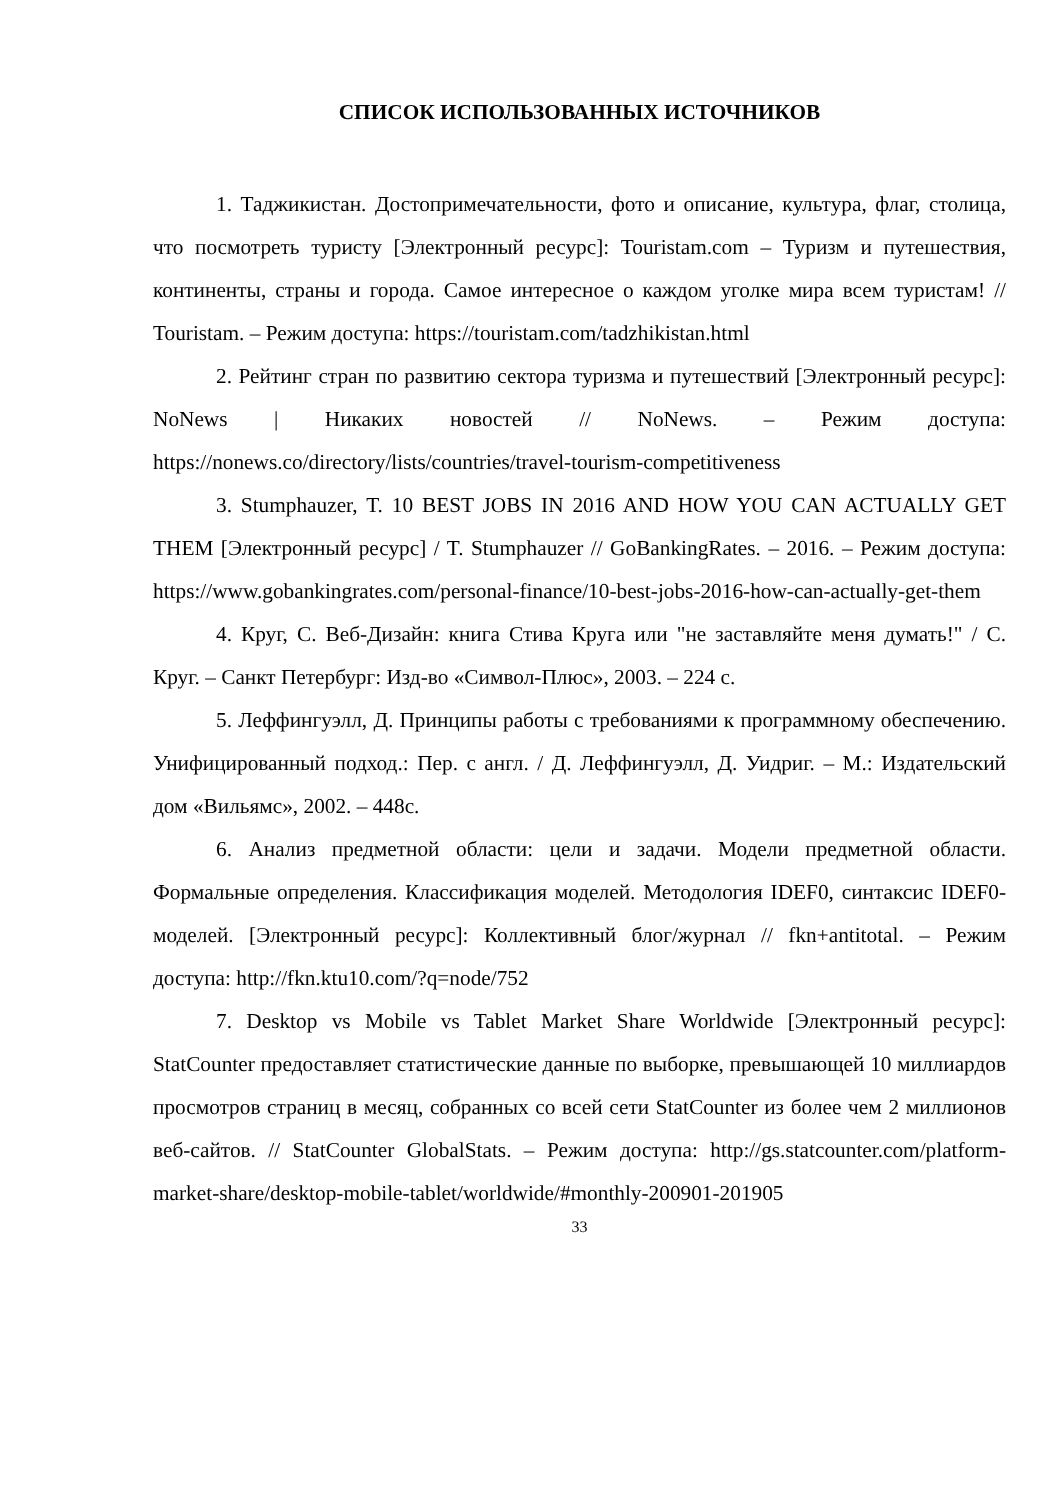СПИСОК ИСПОЛЬЗОВАННЫХ ИСТОЧНИКОВ
1. Таджикистан. Достопримечательности, фото и описание, культура, флаг, столица, что посмотреть туристу [Электронный ресурс]: Touristam.com – Туризм и путешествия, континенты, страны и города. Самое интересное о каждом уголке мира всем туристам! // Touristam. – Режим доступа: https://touristam.com/tadzhikistan.html
2. Рейтинг стран по развитию сектора туризма и путешествий [Электронный ресурс]: NoNews | Никаких новостей // NoNews. – Режим доступа: https://nonews.co/directory/lists/countries/travel-tourism-competitiveness
3. Stumphauzer, T. 10 BEST JOBS IN 2016 AND HOW YOU CAN ACTUALLY GET THEM [Электронный ресурс] / T. Stumphauzer // GoBankingRates. – 2016. – Режим доступа: https://www.gobankingrates.com/personal-finance/10-best-jobs-2016-how-can-actually-get-them
4. Круг, С. Веб-Дизайн: книга Стива Круга или "не заставляйте меня думать!" / С. Круг. – Санкт Петербург: Изд-во «Символ-Плюс», 2003. – 224 с.
5. Леффингуэлл, Д. Принципы работы с требованиями к программному обеспечению. Унифицированный подход.: Пер. с англ. / Д. Леффингуэлл, Д. Уидриг. – М.: Издательский дом «Вильямс», 2002. – 448с.
6. Анализ предметной области: цели и задачи. Модели предметной области. Формальные определения. Классификация моделей. Методология IDEF0, синтаксис IDEF0-моделей. [Электронный ресурс]: Коллективный блог/журнал // fkn+antitotal. – Режим доступа: http://fkn.ktu10.com/?q=node/752
7. Desktop vs Mobile vs Tablet Market Share Worldwide [Электронный ресурс]: StatCounter предоставляет статистические данные по выборке, превышающей 10 миллиардов просмотров страниц в месяц, собранных со всей сети StatCounter из более чем 2 миллионов веб-сайтов. // StatCounter GlobalStats. – Режим доступа: http://gs.statcounter.com/platform-market-share/desktop-mobile-tablet/worldwide/#monthly-200901-201905
33